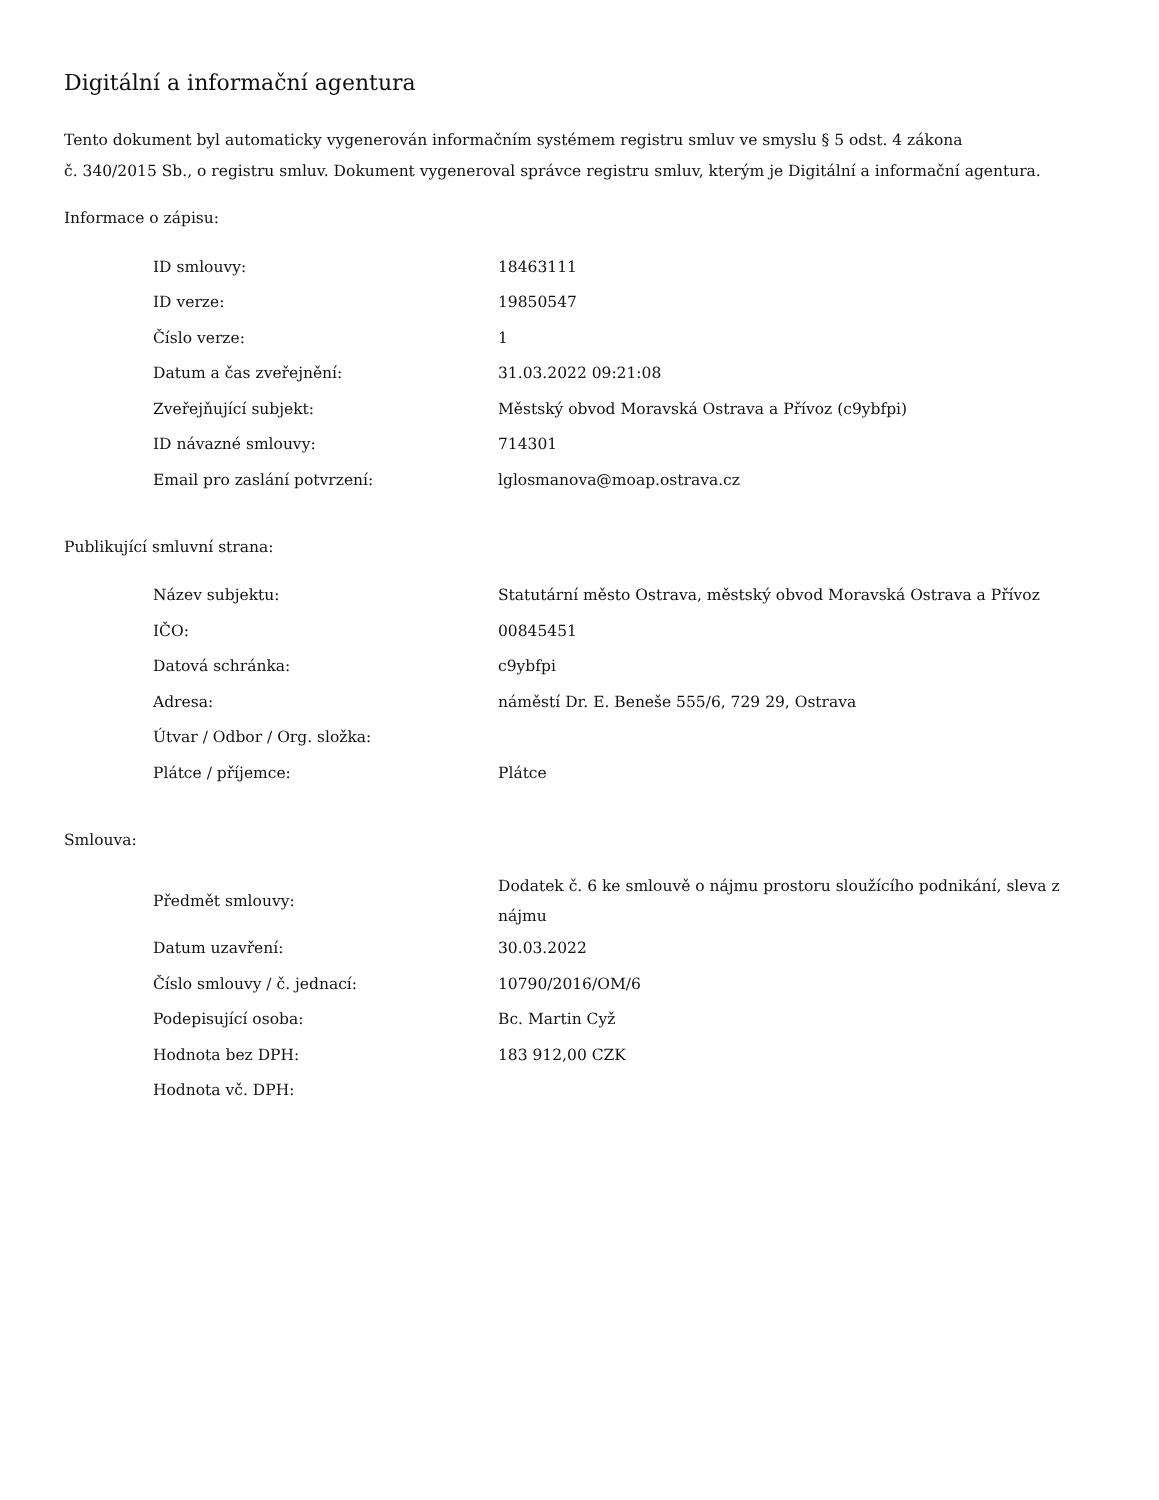Digitální a informační agentura
Tento dokument byl automaticky vygenerován informačním systémem registru smluv ve smyslu § 5 odst. 4 zákona
č. 340/2015 Sb., o registru smluv. Dokument vygeneroval správce registru smluv, kterým je Digitální a informační agentura.
Informace o zápisu:
| ID smlouvy: | 18463111 |
| ID verze: | 19850547 |
| Číslo verze: | 1 |
| Datum a čas zveřejnění: | 31.03.2022 09:21:08 |
| Zveřejňující subjekt: | Městský obvod Moravská Ostrava a Přívoz (c9ybfpi) |
| ID návazné smlouvy: | 714301 |
| Email pro zaslání potvrzení: | lglosmanova@moap.ostrava.cz |
Publikující smluvní strana:
| Název subjektu: | Statutární město Ostrava, městský obvod Moravská Ostrava a Přívoz |
| IČO: | 00845451 |
| Datová schránka: | c9ybfpi |
| Adresa: | náměstí Dr. E. Beneše 555/6, 729 29, Ostrava |
| Útvar / Odbor / Org. složka: | |
| Plátce / příjemce: | Plátce |
Smlouva:
| Předmět smlouvy: | Dodatek č. 6 ke smlouvě o nájmu prostoru sloužícího podnikání, sleva z nájmu |
| Datum uzavření: | 30.03.2022 |
| Číslo smlouvy / č. jednací: | 10790/2016/OM/6 |
| Podepisující osoba: | Bc. Martin Cyž |
| Hodnota bez DPH: | 183 912,00 CZK |
| Hodnota vč. DPH: | |